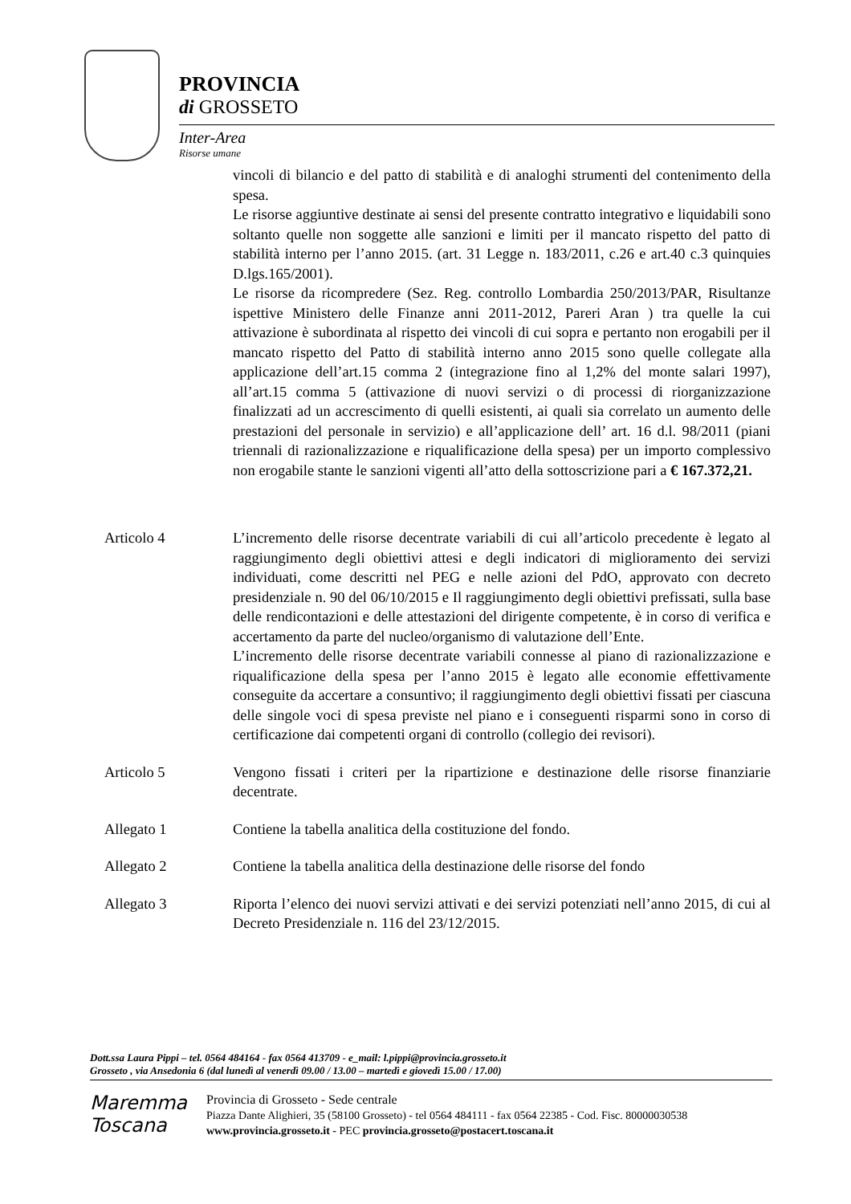PROVINCIA
di GROSSETO
Inter-Area
Risorse umane
vincoli di bilancio e del patto di stabilità e di analoghi strumenti del contenimento della spesa.
Le risorse aggiuntive destinate ai sensi del presente contratto integrativo e liquidabili sono soltanto quelle non soggette alle sanzioni e limiti per il mancato rispetto del patto di stabilità interno per l’anno 2015. (art. 31 Legge n. 183/2011, c.26 e art.40 c.3 quinquies D.lgs.165/2001).
Le risorse da ricompredere (Sez. Reg. controllo Lombardia 250/2013/PAR, Risultanze ispettive Ministero delle Finanze anni 2011-2012, Pareri Aran ) tra quelle la cui attivazione è subordinata al rispetto dei vincoli di cui sopra e pertanto non erogabili per il mancato rispetto del Patto di stabilità interno anno 2015 sono quelle collegate alla applicazione dell’art.15 comma 2 (integrazione fino al 1,2% del monte salari 1997), all’art.15 comma 5 (attivazione di nuovi servizi o di processi di riorganizzazione finalizzati ad un accrescimento di quelli esistenti, ai quali sia correlato un aumento delle prestazioni del personale in servizio) e all’applicazione dell’ art. 16 d.l. 98/2011 (piani triennali di razionalizzazione e riqualificazione della spesa) per un importo complessivo non erogabile stante le sanzioni vigenti all’atto della sottoscrizione pari a € 167.372,21.
Articolo 4 L’incremento delle risorse decentrate variabili di cui all’articolo precedente è legato al raggiungimento degli obiettivi attesi e degli indicatori di miglioramento dei servizi individuati, come descritti nel PEG e nelle azioni del PdO, approvato con decreto presidenziale n. 90 del 06/10/2015 e Il raggiungimento degli obiettivi prefissati, sulla base delle rendicontazioni e delle attestazioni del dirigente competente, è in corso di verifica e accertamento da parte del nucleo/organismo di valutazione dell’Ente.
L’incremento delle risorse decentrate variabili connesse al piano di razionalizzazione e riqualificazione della spesa per l’anno 2015 è legato alle economie effettivamente conseguite da accertare a consuntivo; il raggiungimento degli obiettivi fissati per ciascuna delle singole voci di spesa previste nel piano e i conseguenti risparmi sono in corso di certificazione dai competenti organi di controllo (collegio dei revisori).
Articolo 5 Vengono fissati i criteri per la ripartizione e destinazione delle risorse finanziarie decentrate.
Allegato 1 Contiene la tabella analitica della costituzione del fondo.
Allegato 2 Contiene la tabella analitica della destinazione delle risorse del fondo
Allegato 3 Riporta l’elenco dei nuovi servizi attivati e dei servizi potenziati nell’anno 2015, di cui al Decreto Presidenziale n. 116 del 23/12/2015.
Dott.ssa Laura Pippi – tel. 0564 484164 - fax 0564 413709 - e_mail: l.pippi@provincia.grosseto.it
Grosseto , via Ansedonia 6 (dal lunedì al venerdì 09.00 / 13.00 – martedì e giovedì 15.00 / 17.00)
Maremma
Toscana
Provincia di Grosseto - Sede centrale
Piazza Dante Alighieri, 35 (58100 Grosseto) - tel 0564 484111 - fax 0564 22385 - Cod. Fisc. 80000030538
www.provincia.grosseto.it - PEC provincia.grosseto@postacert.toscana.it